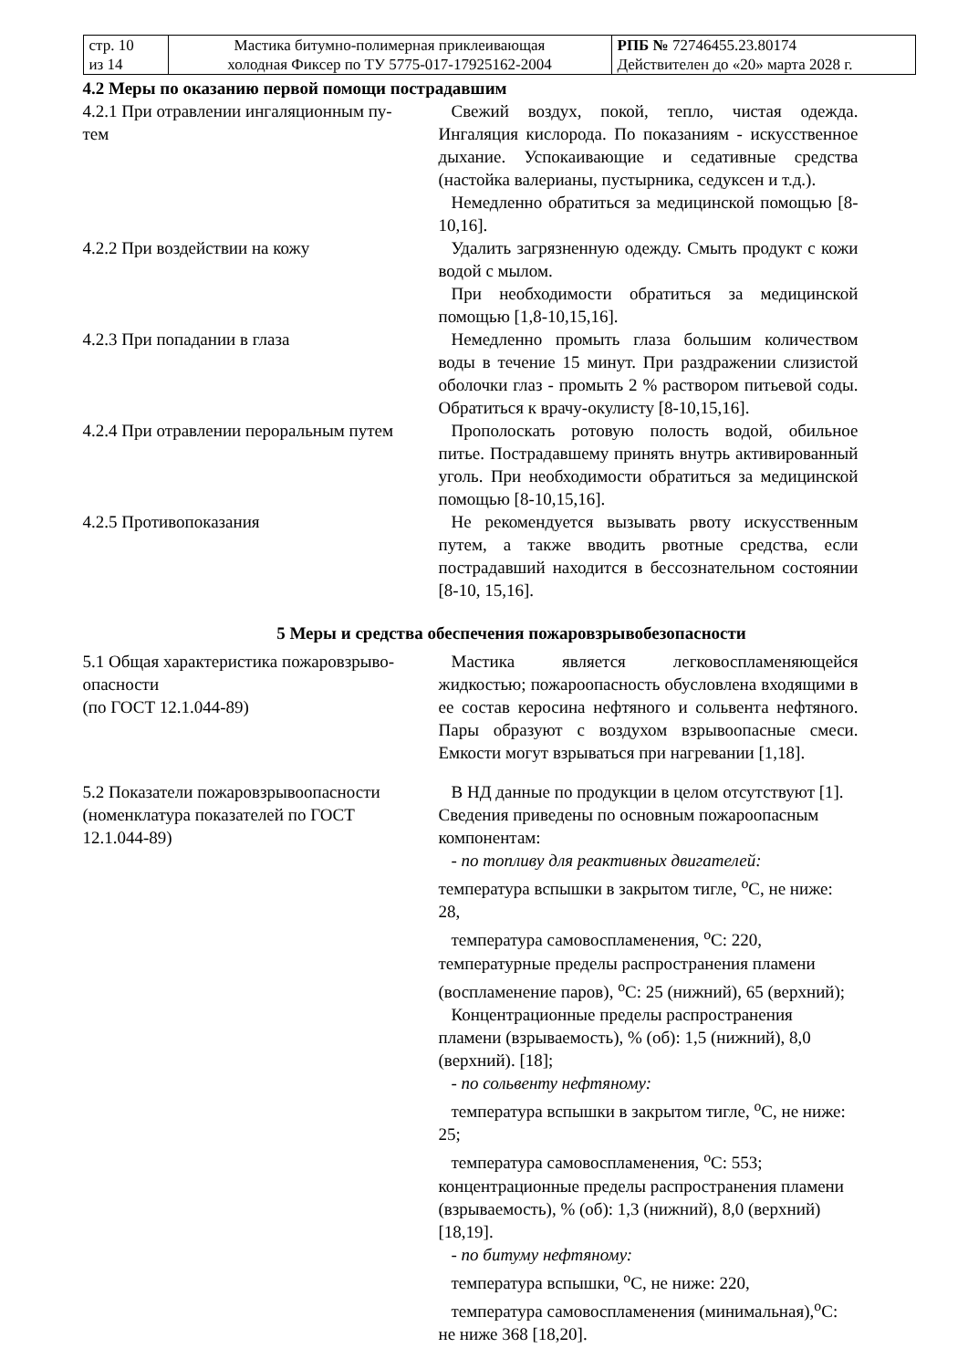| стр. 10 из 14 | Мастика битумно-полимерная приклеивающая холодная Фиксер по ТУ 5775-017-17925162-2004 | РПБ № 72746455.23.80174 Действителен до «20» марта 2028 г. |
4.2 Меры по оказанию первой помощи пострадавшим
4.2.1 При отравлении ингаляционным пу-
тем
Свежий воздух, покой, тепло, чистая одежда. Ингаляция кислорода. По показаниям - искусственное дыхание. Успокаивающие и седативные средства (настойка валерианы, пустырника, седуксен и т.д.).
Немедленно обратиться за медицинской помощью [8-10,16].
4.2.2 При воздействии на кожу Удалить загрязненную одежду. Смыть продукт с кожи водой с мылом.
При необходимости обратиться за медицинской помощью [1,8-10,15,16].
4.2.3 При попадании в глаза Немедленно промыть глаза большим количеством воды в течение 15 минут. При раздражении слизистой оболочки глаз - промыть 2 % раствором питьевой соды. Обратиться к врачу-окулисту [8-10,15,16].
4.2.4 При отравлении пероральным путем
Прополоскать ротовую полость водой, обильное питье. Пострадавшему принять внутрь активированный уголь. При необходимости обратиться за медицинской помощью [8-10,15,16].
4.2.5 Противопоказания Не рекомендуется вызывать рвоту искусственным путем, а также вводить рвотные средства, если пострадавший находится в бессознательном состоянии [8-10, 15,16].
5 Меры и средства обеспечения пожаровзрывобезопасности
5.1 Общая характеристика пожаровзрыво-
опасности
(по ГОСТ 12.1.044-89)
Мастика является легковоспламеняющейся жидкостью; пожароопасность обусловлена входящими в ее состав керосина нефтяного и сольвента нефтяного. Пары образуют с воздухом взрывоопасные смеси. Емкости могут взрываться при нагревании [1,18].
5.2 Показатели пожаровзрывоопасности
(номенклатура показателей по ГОСТ
12.1.044-89)
В НД данные по продукции в целом отсутствуют [1].
Сведения приведены по основным пожароопасным компонентам:
- по топливу для реактивных двигателей:
температура вспышки в закрытом тигле, <sup>о</sup>С, не ниже: 28,
температура самовоспламенения, <sup>о</sup>С: 220,
температурные пределы распространения пламени (воспламенение паров), <sup>о</sup>С: 25 (нижний), 65 (верхний);
Концентрационные пределы распространения пламени (взрываемость), % (об): 1,5 (нижний), 8,0 (верхний). [18];
- по сольвенту нефтяному:
температура вспышки в закрытом тигле, <sup>о</sup>С, не ниже: 25;
температура самовоспламенения, <sup>о</sup>С: 553;
концентрационные пределы распространения пламени (взрываемость), % (об): 1,3 (нижний), 8,0 (верхний) [18,19].
- по битуму нефтяному:
температура вспышки, <sup>о</sup>С, не ниже: 220,
температура самовоспламенения (минимальная),<sup>о</sup>С: не ниже 368 [18,20].